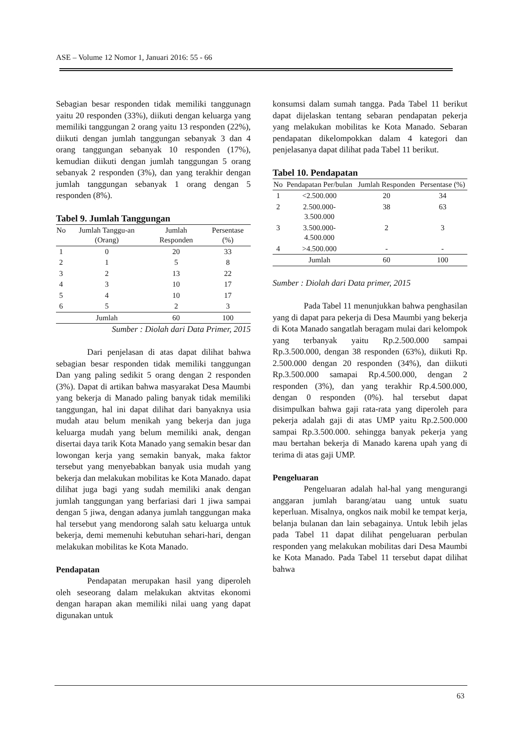ASE – Volume 12 Nomor 1, Januari 2016: 55 - 66
Sebagian besar responden tidak memiliki tanggunagn yaitu 20 responden (33%), diikuti dengan keluarga yang memiliki tanggungan 2 orang yaitu 13 responden (22%), diikuti dengan jumlah tanggungan sebanyak 3 dan 4 orang tanggungan sebanyak 10 responden (17%), kemudian diikuti dengan jumlah tanggungan 5 orang sebanyak 2 responden (3%), dan yang terakhir dengan jumlah tanggungan sebanyak 1 orang dengan 5 responden (8%).
Tabel 9. Jumlah Tanggungan
| No | Jumlah Tanggu-an (Orang) | Jumlah Responden | Persentase (%) |
| --- | --- | --- | --- |
| 1 | 0 | 20 | 33 |
| 2 | 1 | 5 | 8 |
| 3 | 2 | 13 | 22 |
| 4 | 3 | 10 | 17 |
| 5 | 4 | 10 | 17 |
| 6 | 5 | 2 | 3 |
| | Jumlah | 60 | 100 |
Sumber : Diolah dari Data Primer, 2015
Dari penjelasan di atas dapat dilihat bahwa sebagian besar responden tidak memiliki tanggungan Dan yang paling sedikit 5 orang dengan 2 responden (3%). Dapat di artikan bahwa masyarakat Desa Maumbi yang bekerja di Manado paling banyak tidak memiliki tanggungan, hal ini dapat dilihat dari banyaknya usia mudah atau belum menikah yang bekerja dan juga keluarga mudah yang belum memiliki anak, dengan disertai daya tarik Kota Manado yang semakin besar dan lowongan kerja yang semakin banyak, maka faktor tersebut yang menyebabkan banyak usia mudah yang bekerja dan melakukan mobilitas ke Kota Manado. dapat dilihat juga bagi yang sudah memiliki anak dengan jumlah tanggungan yang berfariasi dari 1 jiwa sampai dengan 5 jiwa, dengan adanya jumlah tanggungan maka hal tersebut yang mendorong salah satu keluarga untuk bekerja, demi memenuhi kebutuhan sehari-hari, dengan melakukan mobilitas ke Kota Manado.
Pendapatan
Pendapatan merupakan hasil yang diperoleh oleh seseorang dalam melakukan aktvitas ekonomi dengan harapan akan memiliki nilai uang yang dapat digunakan untuk
konsumsi dalam sumah tangga. Pada Tabel 11 berikut dapat dijelaskan tentang sebaran pendapatan pekerja yang melakukan mobilitas ke Kota Manado. Sebaran pendapatan dikelompokkan dalam 4 kategori dan penjelasanya dapat dilihat pada Tabel 11 berikut.
Tabel 10. Pendapatan
| No | Pendapatan Per/bulan | Jumlah Responden | Persentase (%) |
| --- | --- | --- | --- |
| 1 | <2.500.000 | 20 | 34 |
| 2 | 2.500.000- 3.500.000 | 38 | 63 |
| 3 | 3.500.000- 4.500.000 | 2 | 3 |
| 4 | >4.500.000 | - | - |
| | Jumlah | 60 | 100 |
Sumber : Diolah dari Data primer, 2015
Pada Tabel 11 menunjukkan bahwa penghasilan yang di dapat para pekerja di Desa Maumbi yang bekerja di Kota Manado sangatlah beragam mulai dari kelompok yang terbanyak yaitu Rp.2.500.000 sampai Rp.3.500.000, dengan 38 responden (63%), diikuti Rp. 2.500.000 dengan 20 responden (34%), dan diikuti Rp.3.500.000 samapai Rp.4.500.000, dengan 2 responden (3%), dan yang terakhir Rp.4.500.000, dengan 0 responden (0%). hal tersebut dapat disimpulkan bahwa gaji rata-rata yang diperoleh para pekerja adalah gaji di atas UMP yaitu Rp.2.500.000 sampai Rp.3.500.000. sehingga banyak pekerja yang mau bertahan bekerja di Manado karena upah yang di terima di atas gaji UMP.
Pengeluaran
Pengeluaran adalah hal-hal yang mengurangi anggaran jumlah barang/atau uang untuk suatu keperluan. Misalnya, ongkos naik mobil ke tempat kerja, belanja bulanan dan lain sebagainya. Untuk lebih jelas pada Tabel 11 dapat dilihat pengeluaran perbulan responden yang melakukan mobilitas dari Desa Maumbi ke Kota Manado. Pada Tabel 11 tersebut dapat dilihat bahwa
63